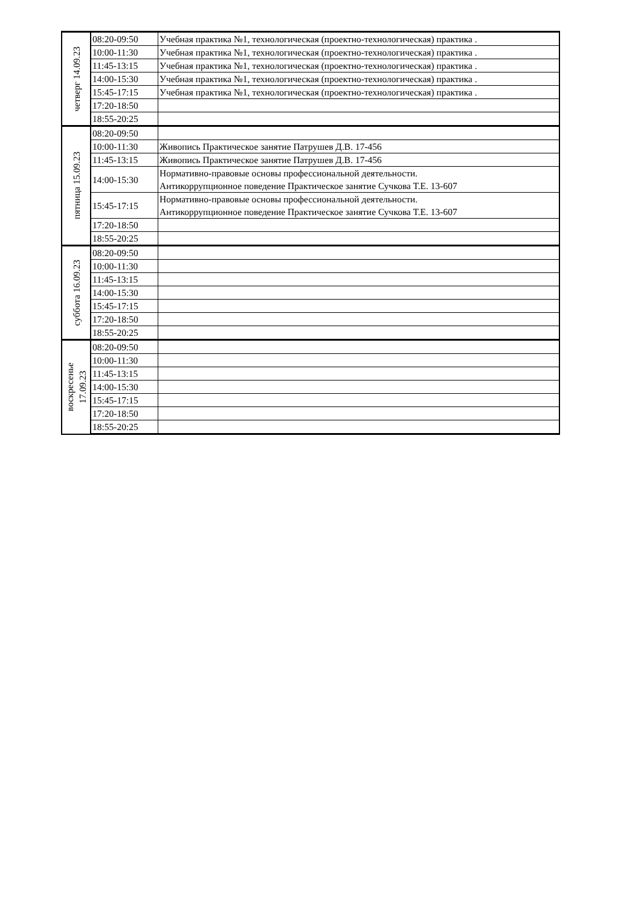| четверг 14.09.23 | 08:20-09:50 | Учебная практика №1, технологическая (проектно-технологическая) практика . |
| | 10:00-11:30 | Учебная практика №1, технологическая (проектно-технологическая) практика . |
| | 11:45-13:15 | Учебная практика №1, технологическая (проектно-технологическая) практика . |
| | 14:00-15:30 | Учебная практика №1, технологическая (проектно-технологическая) практика . |
| | 15:45-17:15 | Учебная практика №1, технологическая (проектно-технологическая) практика . |
| | 17:20-18:50 | |
| | 18:55-20:25 | |
| пятница 15.09.23 | 08:20-09:50 | |
| | 10:00-11:30 | Живопись Практическое занятие Патрушев Д.В. 17-456 |
| | 11:45-13:15 | Живопись Практическое занятие Патрушев Д.В. 17-456 |
| | 14:00-15:30 | Нормативно-правовые основы профессиональной деятельности. Антикоррупционное поведение Практическое занятие Сучкова Т.Е. 13-607 |
| | 15:45-17:15 | Нормативно-правовые основы профессиональной деятельности. Антикоррупционное поведение Практическое занятие Сучкова Т.Е. 13-607 |
| | 17:20-18:50 | |
| | 18:55-20:25 | |
| суббота 16.09.23 | 08:20-09:50 | |
| | 10:00-11:30 | |
| | 11:45-13:15 | |
| | 14:00-15:30 | |
| | 15:45-17:15 | |
| | 17:20-18:50 | |
| | 18:55-20:25 | |
| воскресенье 17.09.23 | 08:20-09:50 | |
| | 10:00-11:30 | |
| | 11:45-13:15 | |
| | 14:00-15:30 | |
| | 15:45-17:15 | |
| | 17:20-18:50 | |
| | 18:55-20:25 | |